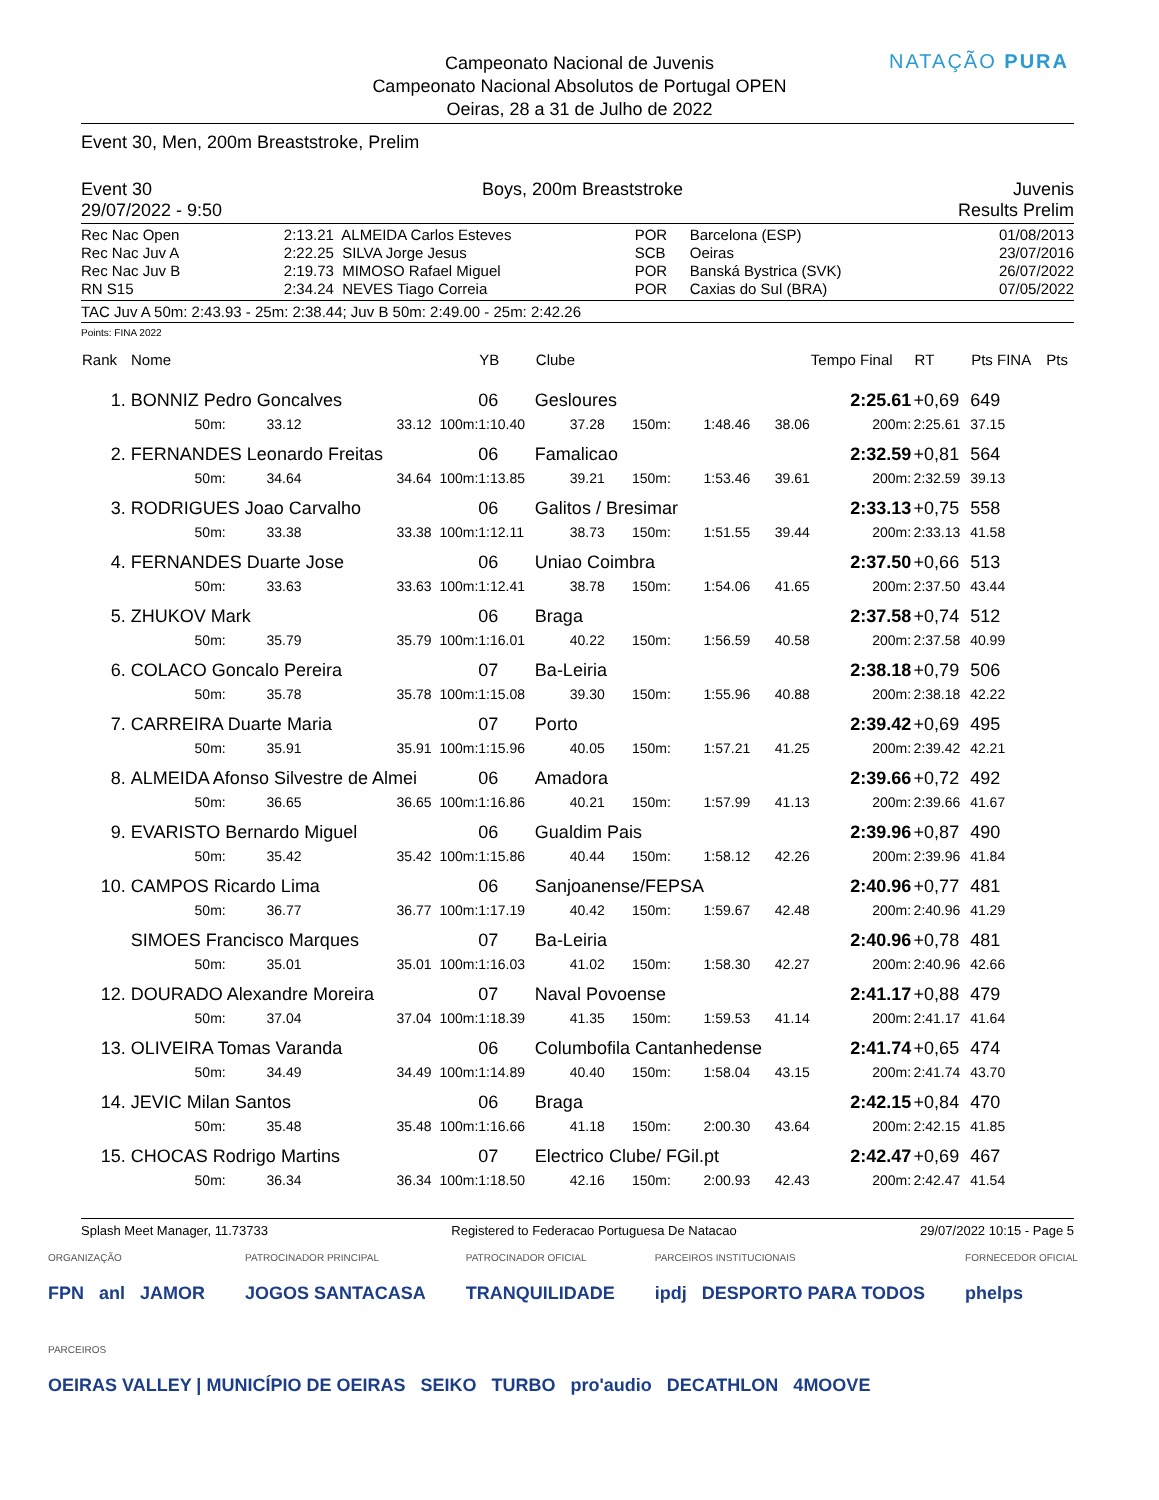NATAÇÃO PURA
Campeonato Nacional de Juvenis
Campeonato Nacional Absolutos de Portugal OPEN
Oeiras, 28 a 31 de Julho de 2022
Event 30, Men, 200m Breaststroke, Prelim
Event 30 Boys, 200m Breaststroke Juvenis
29/07/2022 - 9:50 Results Prelim
| Rec Nac Open | 2:13.21 | ALMEIDA Carlos Esteves | POR | Barcelona (ESP) | 01/08/2013 |
| Rec Nac Juv A | 2:22.25 | SILVA Jorge Jesus | SCB | Oeiras | 23/07/2016 |
| Rec Nac Juv B | 2:19.73 | MIMOSO Rafael Miguel | POR | Banská Bystrica (SVK) | 26/07/2022 |
| RN S15 | 2:34.24 | NEVES Tiago Correia | POR | Caxias do Sul (BRA) | 07/05/2022 |
TAC Juv A 50m: 2:43.93 - 25m: 2:38.44; Juv B 50m: 2:49.00 - 25m: 2:42.26
Points: FINA 2022
| Rank | Nome | | | YB | Clube | | | | Tempo Final | | RT | Pts FINA | Pts |
| --- | --- | --- | --- | --- | --- | --- | --- | --- | --- | --- | --- | --- | --- |
| 1. | BONNIZ Pedro Goncalves | | | 06 | Gesloures | | | | 2:25.61 | | +0,69 | 649 | |
| | 50m: | 33.12 | 33.12 100m: | 1:10.40 | 37.28 | 150m: | 1:48.46 | 38.06 | 200m: | | 2:25.61 | 37.15 | |
| 2. | FERNANDES Leonardo Freitas | | | 06 | Famalicao | | | | 2:32.59 | | +0,81 | 564 | |
| | 50m: | 34.64 | 34.64 100m: | 1:13.85 | 39.21 | 150m: | 1:53.46 | 39.61 | 200m: | | 2:32.59 | 39.13 | |
| 3. | RODRIGUES Joao Carvalho | | | 06 | Galitos / Bresimar | | | | 2:33.13 | | +0,75 | 558 | |
| | 50m: | 33.38 | 33.38 100m: | 1:12.11 | 38.73 | 150m: | 1:51.55 | 39.44 | 200m: | | 2:33.13 | 41.58 | |
| 4. | FERNANDES Duarte Jose | | | 06 | Uniao Coimbra | | | | 2:37.50 | | +0,66 | 513 | |
| | 50m: | 33.63 | 33.63 100m: | 1:12.41 | 38.78 | 150m: | 1:54.06 | 41.65 | 200m: | | 2:37.50 | 43.44 | |
| 5. | ZHUKOV Mark | | | 06 | Braga | | | | 2:37.58 | | +0,74 | 512 | |
| | 50m: | 35.79 | 35.79 100m: | 1:16.01 | 40.22 | 150m: | 1:56.59 | 40.58 | 200m: | | 2:37.58 | 40.99 | |
| 6. | COLACO Goncalo Pereira | | | 07 | Ba-Leiria | | | | 2:38.18 | | +0,79 | 506 | |
| | 50m: | 35.78 | 35.78 100m: | 1:15.08 | 39.30 | 150m: | 1:55.96 | 40.88 | 200m: | | 2:38.18 | 42.22 | |
| 7. | CARREIRA Duarte Maria | | | 07 | Porto | | | | 2:39.42 | | +0,69 | 495 | |
| | 50m: | 35.91 | 35.91 100m: | 1:15.96 | 40.05 | 150m: | 1:57.21 | 41.25 | 200m: | | 2:39.42 | 42.21 | |
| 8. | ALMEIDA Afonso Silvestre de Almei | | | 06 | Amadora | | | | 2:39.66 | | +0,72 | 492 | |
| | 50m: | 36.65 | 36.65 100m: | 1:16.86 | 40.21 | 150m: | 1:57.99 | 41.13 | 200m: | | 2:39.66 | 41.67 | |
| 9. | EVARISTO Bernardo Miguel | | | 06 | Gualdim Pais | | | | 2:39.96 | | +0,87 | 490 | |
| | 50m: | 35.42 | 35.42 100m: | 1:15.86 | 40.44 | 150m: | 1:58.12 | 42.26 | 200m: | | 2:39.96 | 41.84 | |
| 10. | CAMPOS Ricardo Lima | | | 06 | Sanjoanense/FEPSA | | | | 2:40.96 | | +0,77 | 481 | |
| | 50m: | 36.77 | 36.77 100m: | 1:17.19 | 40.42 | 150m: | 1:59.67 | 42.48 | 200m: | | 2:40.96 | 41.29 | |
| | SIMOES Francisco Marques | | | 07 | Ba-Leiria | | | | 2:40.96 | | +0,78 | 481 | |
| | 50m: | 35.01 | 35.01 100m: | 1:16.03 | 41.02 | 150m: | 1:58.30 | 42.27 | 200m: | | 2:40.96 | 42.66 | |
| 12. | DOURADO Alexandre Moreira | | | 07 | Naval Povoense | | | | 2:41.17 | | +0,88 | 479 | |
| | 50m: | 37.04 | 37.04 100m: | 1:18.39 | 41.35 | 150m: | 1:59.53 | 41.14 | 200m: | | 2:41.17 | 41.64 | |
| 13. | OLIVEIRA Tomas Varanda | | | 06 | Columbofila Cantanhedense | | | | 2:41.74 | | +0,65 | 474 | |
| | 50m: | 34.49 | 34.49 100m: | 1:14.89 | 40.40 | 150m: | 1:58.04 | 43.15 | 200m: | | 2:41.74 | 43.70 | |
| 14. | JEVIC Milan Santos | | | 06 | Braga | | | | 2:42.15 | | +0,84 | 470 | |
| | 50m: | 35.48 | 35.48 100m: | 1:16.66 | 41.18 | 150m: | 2:00.30 | 43.64 | 200m: | | 2:42.15 | 41.85 | |
| 15. | CHOCAS Rodrigo Martins | | | 07 | Electrico Clube/ FGil.pt | | | | 2:42.47 | | +0,69 | 467 | |
| | 50m: | 36.34 | 36.34 100m: | 1:18.50 | 42.16 | 150m: | 2:00.93 | 42.43 | 200m: | | 2:42.47 | 41.54 | |
Splash Meet Manager, 11.73733 Registered to Federacao Portuguesa De Natacao 29/07/2022 10:15 - Page 5
ORGANIZAÇÃO
FPN anl JAMOR
PATROCINADOR PRINCIPAL
JOGOS SANTACASA
PATROCINADOR OFICIAL
TRANQUILIDADE
PARCEIROS INSTITUCIONAIS
ipdj DESPORTO PARA TODOS
FORNECEDOR OFICIAL
phelps
PARCEIROS
OEIRAS VALLEY | MUNICÍPIO DE OEIRAS SEIKO TURBO pro'audio DECATHLON 4MOOVE